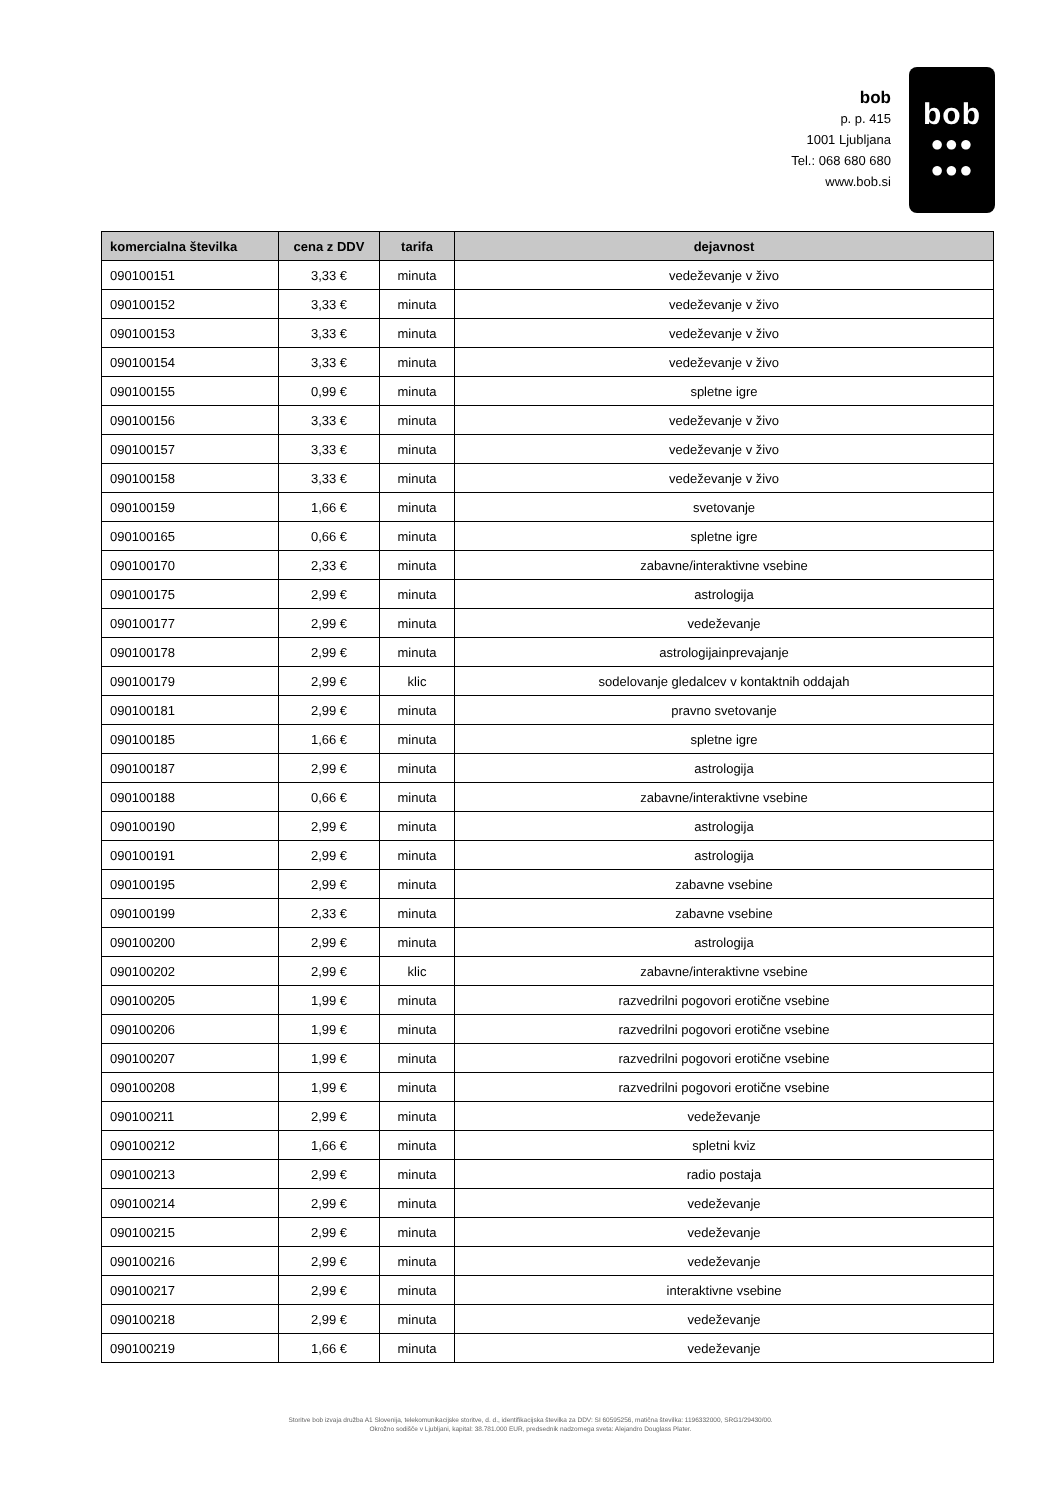bob
p. p. 415
1001 Ljubljana
Tel.: 068 680 680
www.bob.si
bob
●●●
●●●
| komercialna številka | cena z DDV | tarifa | dejavnost |
| --- | --- | --- | --- |
| 090100151 | 3,33 € | minuta | vedeževanje v živo |
| 090100152 | 3,33 € | minuta | vedeževanje v živo |
| 090100153 | 3,33 € | minuta | vedeževanje v živo |
| 090100154 | 3,33 € | minuta | vedeževanje v živo |
| 090100155 | 0,99 € | minuta | spletne igre |
| 090100156 | 3,33 € | minuta | vedeževanje v živo |
| 090100157 | 3,33 € | minuta | vedeževanje v živo |
| 090100158 | 3,33 € | minuta | vedeževanje v živo |
| 090100159 | 1,66 € | minuta | svetovanje |
| 090100165 | 0,66 € | minuta | spletne igre |
| 090100170 | 2,33 € | minuta | zabavne/interaktivne vsebine |
| 090100175 | 2,99 € | minuta | astrologija |
| 090100177 | 2,99 € | minuta | vedeževanje |
| 090100178 | 2,99 € | minuta | astrologijainprevajanje |
| 090100179 | 2,99 € | klic | sodelovanje gledalcev v kontaktnih oddajah |
| 090100181 | 2,99 € | minuta | pravno svetovanje |
| 090100185 | 1,66 € | minuta | spletne igre |
| 090100187 | 2,99 € | minuta | astrologija |
| 090100188 | 0,66 € | minuta | zabavne/interaktivne vsebine |
| 090100190 | 2,99 € | minuta | astrologija |
| 090100191 | 2,99 € | minuta | astrologija |
| 090100195 | 2,99 € | minuta | zabavne vsebine |
| 090100199 | 2,33 € | minuta | zabavne vsebine |
| 090100200 | 2,99 € | minuta | astrologija |
| 090100202 | 2,99 € | klic | zabavne/interaktivne vsebine |
| 090100205 | 1,99 € | minuta | razvedrilni pogovori erotične vsebine |
| 090100206 | 1,99 € | minuta | razvedrilni pogovori erotične vsebine |
| 090100207 | 1,99 € | minuta | razvedrilni pogovori erotične vsebine |
| 090100208 | 1,99 € | minuta | razvedrilni pogovori erotične vsebine |
| 090100211 | 2,99 € | minuta | vedeževanje |
| 090100212 | 1,66 € | minuta | spletni kviz |
| 090100213 | 2,99 € | minuta | radio postaja |
| 090100214 | 2,99 € | minuta | vedeževanje |
| 090100215 | 2,99 € | minuta | vedeževanje |
| 090100216 | 2,99 € | minuta | vedeževanje |
| 090100217 | 2,99 € | minuta | interaktivne vsebine |
| 090100218 | 2,99 € | minuta | vedeževanje |
| 090100219 | 1,66 € | minuta | vedeževanje |
Storitve bob izvaja družba A1 Slovenija, telekomunikacijske storitve, d. d., identifikacijska številka za DDV: SI 60595256, matična številka: 1196332000, SRG1/29430/00.
Okrožno sodišče v Ljubljani, kapital: 38.781.000 EUR, predsednik nadzornega sveta: Alejandro Douglass Plater.